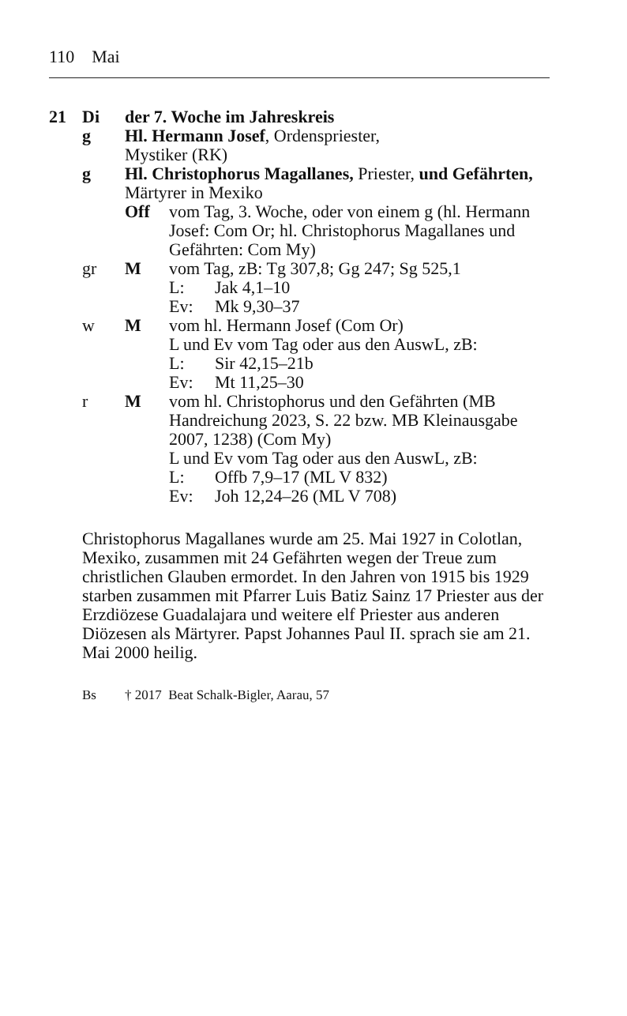110 Mai
21 Di der 7. Woche im Jahreskreis
g Hl. Hermann Josef, Ordenspriester,
Mystiker (RK)
g Hl. Christophorus Magallanes, Priester, und Gefährten, Märtyrer in Mexiko
Off vom Tag, 3. Woche, oder von einem g (hl. Hermann Josef: Com Or; hl. Christophorus Magallanes und Gefährten: Com My)
gr M vom Tag, zB: Tg 307,8; Gg 247; Sg 525,1
L: Jak 4,1–10
Ev: Mk 9,30–37
w M vom hl. Hermann Josef (Com Or)
L und Ev vom Tag oder aus den AuswL, zB:
L: Sir 42,15–21b
Ev: Mt 11,25–30
r M vom hl. Christophorus und den Gefährten (MB Handreichung 2023, S. 22 bzw. MB Kleinausgabe 2007, 1238) (Com My)
L und Ev vom Tag oder aus den AuswL, zB:
L: Offb 7,9–17 (ML V 832)
Ev: Joh 12,24–26 (ML V 708)
Christophorus Magallanes wurde am 25. Mai 1927 in Colotlan, Mexiko, zusammen mit 24 Gefährten wegen der Treue zum christlichen Glauben ermordet. In den Jahren von 1915 bis 1929 starben zusammen mit Pfarrer Luis Batiz Sainz 17 Priester aus der Erzdiözese Guadalajara und weitere elf Priester aus anderen Diözesen als Märtyrer. Papst Johannes Paul II. sprach sie am 21. Mai 2000 heilig.
Bs † 2017 Beat Schalk-Bigler, Aarau, 57